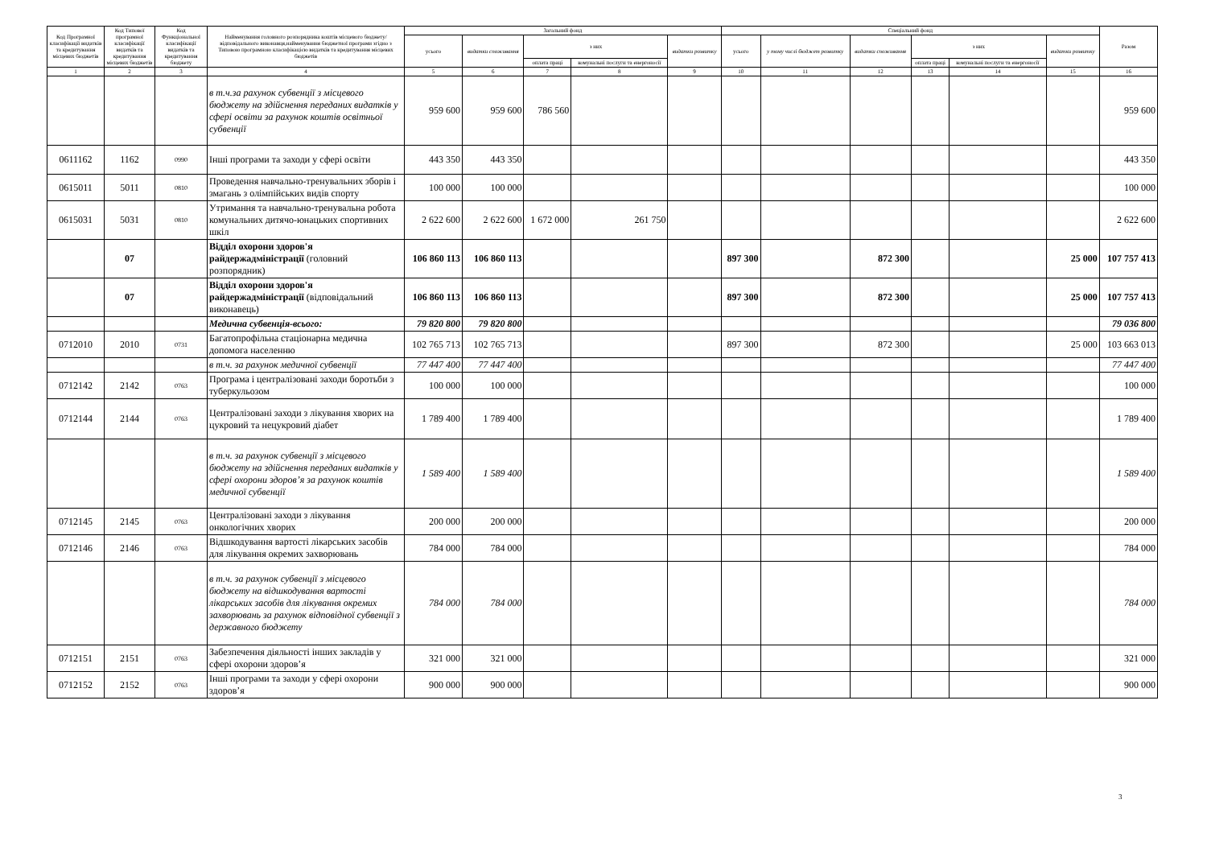| Код Програмної класифікації видатків та кредитування місцевих бюджетів | Код Типової програмної класифікації видатків та кредитування місцевих бюджетів | Код Функціональної класифікації видатків та кредитування бюджету | Найменування головного розпорядника коштів місцевого бюджету/відповідального виконавця,найменування бюджетної програми згідно з Типовою програмною класифікацією видатків та кредитування місцевих бюджетів | Загальний фонд | | | | | Спеціальний фонд | | | | | | Разом |
| --- | --- | --- | --- | --- | --- | --- | --- | --- | --- | --- | --- | --- | --- | --- | --- |
| | | | | усього | видатки споживання | з них | | видатки розвитку | усього | у тому числі бюджет розвитку | видатки споживання | з них | | видатки розвитку | |
| | | | | | | оплата праці | комунальні послуги та енергоносії | | | | | оплата праці | комунальні послуги та енергоносії | | |
| 1 | 2 | 3 | 4 | 5 | 6 | 7 | 8 | 9 | 10 | 11 | 12 | 13 | 14 | 15 | 16 |
| | | | в т.ч.за рахунок субвенції з місцевого бюджету на здійснення переданих видатків у сфері освіти за рахунок коштів освітньої субвенції | 959 600 | 959 600 | 786 560 | | | | | | | | | 959 600 |
| 0611162 | 1162 | 0990 | Інші програми та заходи у сфері освіти | 443 350 | 443 350 | | | | | | | | | | 443 350 |
| 0615011 | 5011 | 0810 | Проведення навчально-тренувальних зборів і змагань з олімпійських видів спорту | 100 000 | 100 000 | | | | | | | | | | 100 000 |
| 0615031 | 5031 | 0810 | Утримання та навчально-тренувальна робота комунальних дитячо-юнацьких спортивних шкіл | 2 622 600 | 2 622 600 | 1 672 000 | 261 750 | | | | | | | | 2 622 600 |
| | 07 | | Відділ охорони здоров'я райдержадміністрації (головний розпорядник) | 106 860 113 | 106 860 113 | | | | 897 300 | | 872 300 | | | 25 000 | 107 757 413 |
| | 07 | | Відділ охорони здоров'я райдержадміністрації (відповідальний виконавець) | 106 860 113 | 106 860 113 | | | | 897 300 | | 872 300 | | | 25 000 | 107 757 413 |
| | | | Медична субвенція-всього: | 79 820 800 | 79 820 800 | | | | | | | | | | 79 036 800 |
| 0712010 | 2010 | 0731 | Багатопрофільна стаціонарна медична допомога населенню | 102 765 713 | 102 765 713 | | | | 897 300 | | 872 300 | | | 25 000 | 103 663 013 |
| | | | в т.ч. за рахунок медичної субвенції | 77 447 400 | 77 447 400 | | | | | | | | | | 77 447 400 |
| 0712142 | 2142 | 0763 | Програма і централізовані заходи боротьби з туберкульозом | 100 000 | 100 000 | | | | | | | | | | 100 000 |
| 0712144 | 2144 | 0763 | Централізовані заходи з лікування хворих на цукровий та нецукровий діабет | 1 789 400 | 1 789 400 | | | | | | | | | | 1 789 400 |
| | | | в т.ч. за рахунок субвенції з місцевого бюджету на здійснення переданих видатків у сфері охорони здоров’я за рахунок коштів медичної субвенції | 1 589 400 | 1 589 400 | | | | | | | | | | 1 589 400 |
| 0712145 | 2145 | 0763 | Централізовані заходи з лікування онкологічних хворих | 200 000 | 200 000 | | | | | | | | | | 200 000 |
| 0712146 | 2146 | 0763 | Відшкодування вартості лікарських засобів для лікування окремих захворювань | 784 000 | 784 000 | | | | | | | | | | 784 000 |
| | | | в т.ч. за рахунок субвенції з місцевого бюджету на відшкодування вартості лікарських засобів для лікування окремих захворювань за рахунок відповідної субвенції з державного бюджету | 784 000 | 784 000 | | | | | | | | | | 784 000 |
| 0712151 | 2151 | 0763 | Забезпечення діяльності інших закладів у сфері охорони здоров’я | 321 000 | 321 000 | | | | | | | | | | 321 000 |
| 0712152 | 2152 | 0763 | Інші програми та заходи у сфері охорони здоров’я | 900 000 | 900 000 | | | | | | | | | | 900 000 |
3